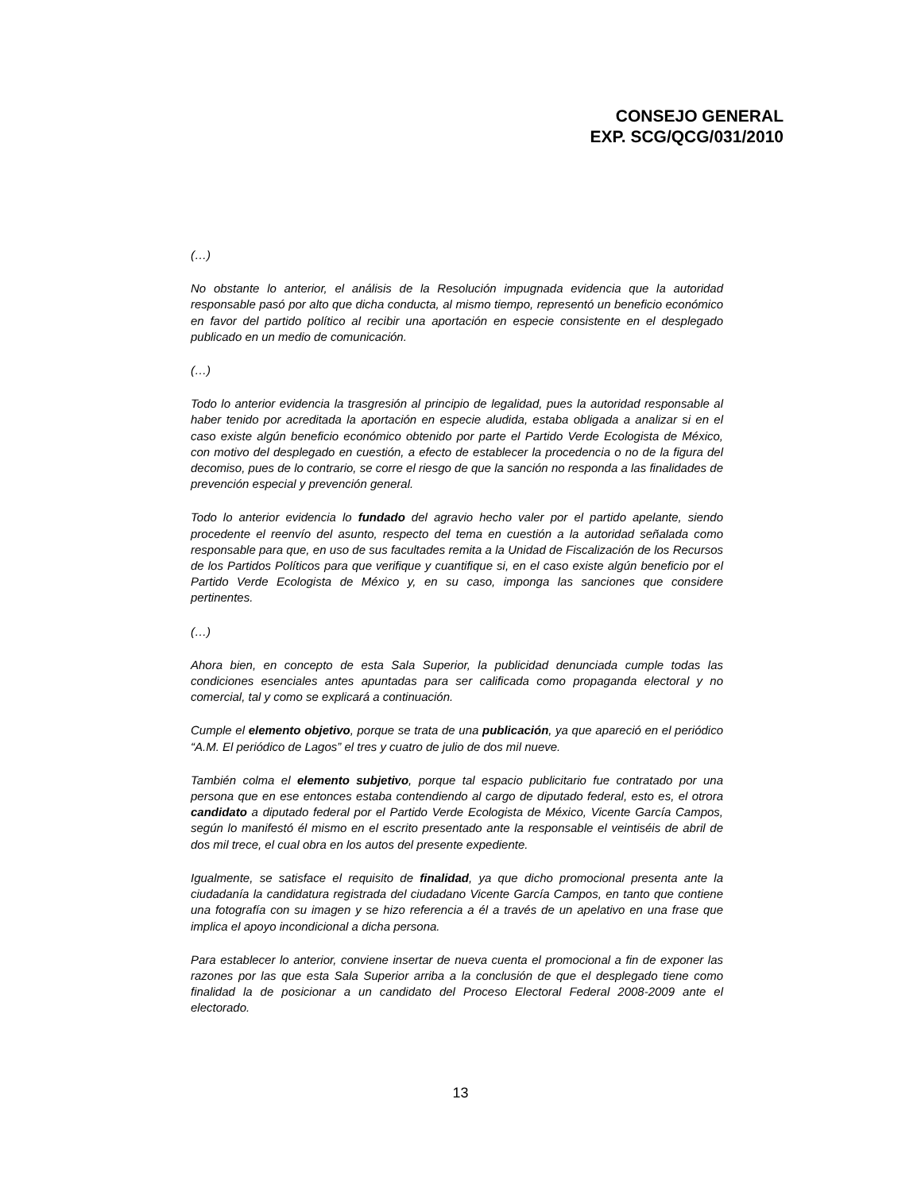CONSEJO GENERAL
EXP. SCG/QCG/031/2010
(…)
No obstante lo anterior, el análisis de la Resolución impugnada evidencia que la autoridad responsable pasó por alto que dicha conducta, al mismo tiempo, representó un beneficio económico en favor del partido político al recibir una aportación en especie consistente en el desplegado publicado en un medio de comunicación.
(…)
Todo lo anterior evidencia la trasgresión al principio de legalidad, pues la autoridad responsable al haber tenido por acreditada la aportación en especie aludida, estaba obligada a analizar si en el caso existe algún beneficio económico obtenido por parte el Partido Verde Ecologista de México, con motivo del desplegado en cuestión, a efecto de establecer la procedencia o no de la figura del decomiso, pues de lo contrario, se corre el riesgo de que la sanción no responda a las finalidades de prevención especial y prevención general.
Todo lo anterior evidencia lo fundado del agravio hecho valer por el partido apelante, siendo procedente el reenvío del asunto, respecto del tema en cuestión a la autoridad señalada como responsable para que, en uso de sus facultades remita a la Unidad de Fiscalización de los Recursos de los Partidos Políticos para que verifique y cuantifique si, en el caso existe algún beneficio por el Partido Verde Ecologista de México y, en su caso, imponga las sanciones que considere pertinentes.
(…)
Ahora bien, en concepto de esta Sala Superior, la publicidad denunciada cumple todas las condiciones esenciales antes apuntadas para ser calificada como propaganda electoral y no comercial, tal y como se explicará a continuación.
Cumple el elemento objetivo, porque se trata de una publicación, ya que apareció en el periódico “A.M. El periódico de Lagos” el tres y cuatro de julio de dos mil nueve.
También colma el elemento subjetivo, porque tal espacio publicitario fue contratado por una persona que en ese entonces estaba contendiendo al cargo de diputado federal, esto es, el otrora candidato a diputado federal por el Partido Verde Ecologista de México, Vicente García Campos, según lo manifestó él mismo en el escrito presentado ante la responsable el veintiséis de abril de dos mil trece, el cual obra en los autos del presente expediente.
Igualmente, se satisface el requisito de finalidad, ya que dicho promocional presenta ante la ciudadanía la candidatura registrada del ciudadano Vicente García Campos, en tanto que contiene una fotografía con su imagen y se hizo referencia a él a través de un apelativo en una frase que implica el apoyo incondicional a dicha persona.
Para establecer lo anterior, conviene insertar de nueva cuenta el promocional a fin de exponer las razones por las que esta Sala Superior arriba a la conclusión de que el desplegado tiene como finalidad la de posicionar a un candidato del Proceso Electoral Federal 2008-2009 ante el electorado.
13